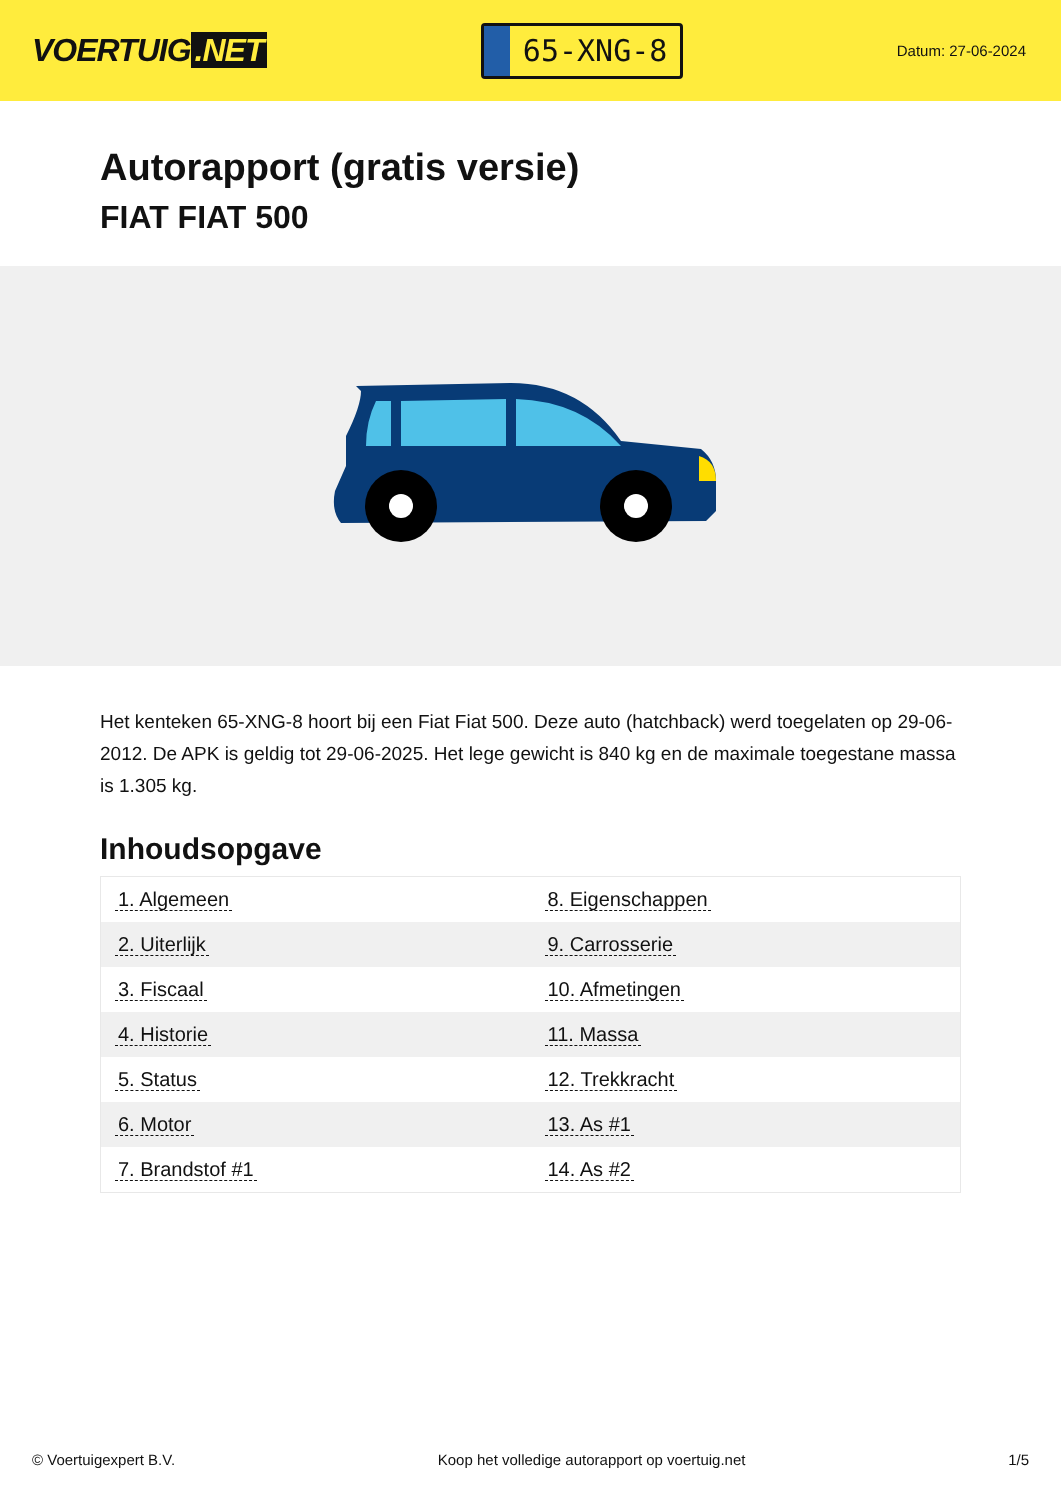VOERTUIG.NET
65-XNG-8
Datum: 27-06-2024
Autorapport (gratis versie)
FIAT FIAT 500
Het kenteken 65-XNG-8 hoort bij een Fiat Fiat 500. Deze auto (hatchback) werd toegelaten op 29-06-2012. De APK is geldig tot 29-06-2025. Het lege gewicht is 840 kg en de maximale toegestane massa is 1.305 kg.
Inhoudsopgave
| 1. Algemeen | 8. Eigenschappen |
| 2. Uiterlijk | 9. Carrosserie |
| 3. Fiscaal | 10. Afmetingen |
| 4. Historie | 11. Massa |
| 5. Status | 12. Trekkracht |
| 6. Motor | 13. As #1 |
| 7. Brandstof #1 | 14. As #2 |
© Voertuigexpert B.V. Koop het volledige autorapport op voertuig.net 1/5